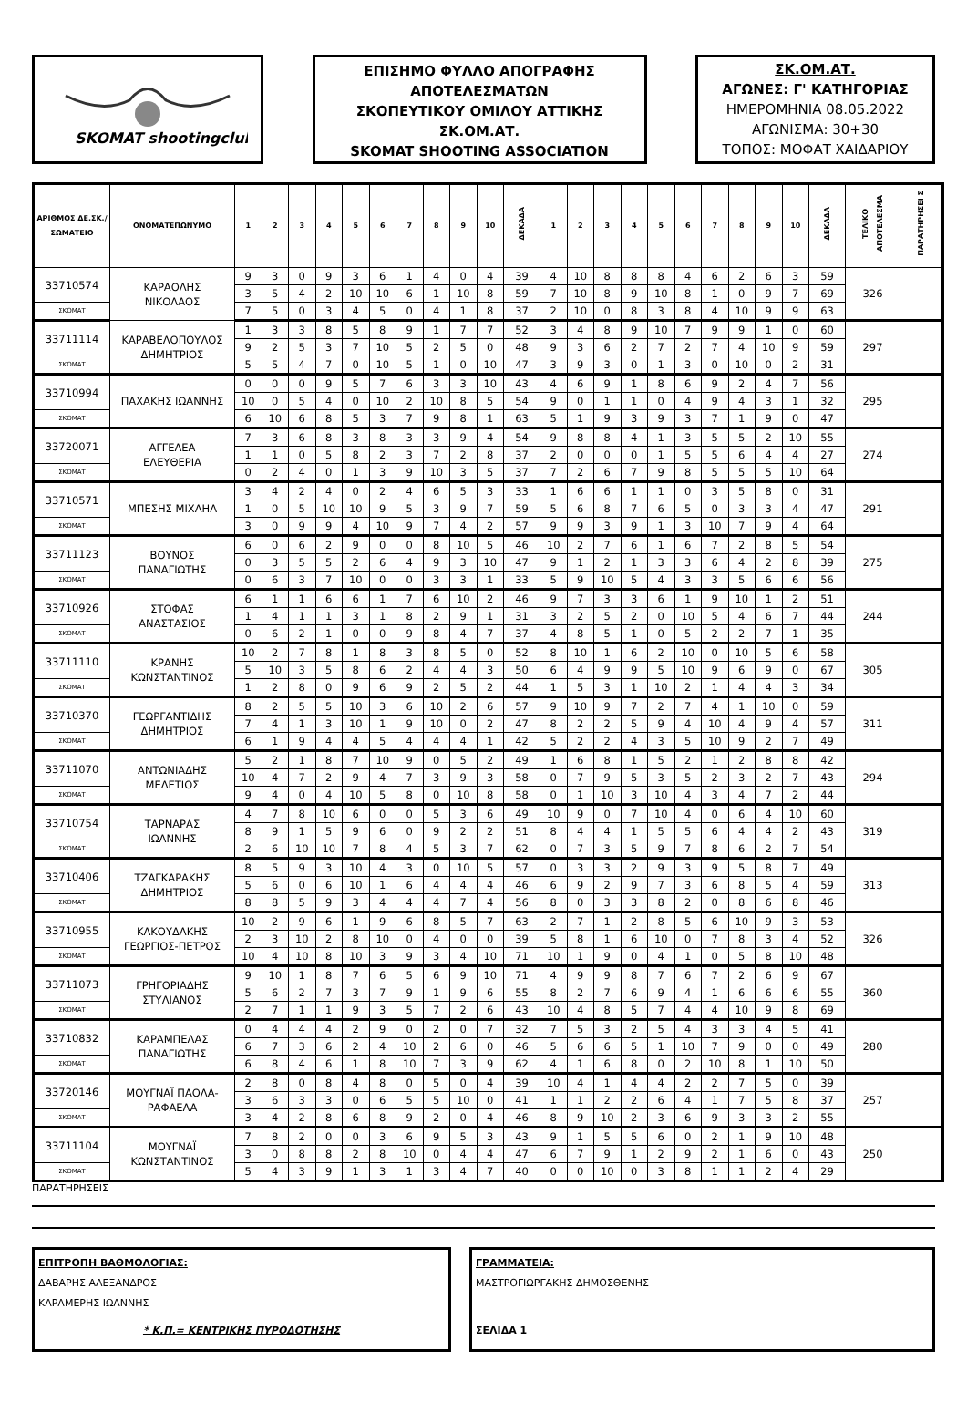SKOMAT shootingclub
ΕΠΙΣΗΜΟ ΦΥΛΛΟ ΑΠΟΓΡΑΦΗΣ
ΑΠΟΤΕΛΕΣΜΑΤΩΝ
ΣΚΟΠΕΥΤΙΚΟΥ ΟΜΙΛΟΥ ΑΤΤΙΚΗΣ
ΣΚ.ΟΜ.ΑΤ.
SKOMAT SHOOTING ASSOCIATION
ΣΚ.ΟΜ.ΑΤ.
ΑΓΩΝΕΣ: Γ' ΚΑΤΗΓΟΡΙΑΣ
ΗΜΕΡΟΜΗΝΙΑ 08.05.2022
ΑΓΩΝΙΣΜΑ: 30+30
ΤΟΠΟΣ: ΜΟΦΑΤ ΧΑΙΔΑΡΙΟΥ
| ΑΡΙΘΜΟΣ ΔΕ.ΣΚ./ ΣΩΜΑΤΕΙΟ | ΟΝΟΜΑΤΕΠΩΝΥΜΟ | 1 | 2 | 3 | 4 | 5 | 6 | 7 | 8 | 9 | 10 | ΔΕΚΑΔΑ | 1 | 2 | 3 | 4 | 5 | 6 | 7 | 8 | 9 | 10 | ΔΕΚΑΔΑ | ΤΕΛΙΚΟ ΑΠΟΤΕΛΕΣΜΑ | ΠΑΡΑΤΗΡΗΣΕΙ Σ |
| --- | --- | --- | --- | --- | --- | --- | --- | --- | --- | --- | --- | --- | --- | --- | --- | --- | --- | --- | --- | --- | --- | --- | --- | --- | --- |
| 33710574 | ΚΑΡΑΟΛΗΣ ΝΙΚΟΛΑΟΣ | 9 | 3 | 0 | 9 | 3 | 6 | 1 | 4 | 0 | 4 | 39 | 4 | 10 | 8 | 8 | 8 | 4 | 6 | 2 | 6 | 3 | 59 | 326 | |
| | | 3 | 5 | 4 | 2 | 10 | 10 | 6 | 1 | 10 | 8 | 59 | 7 | 10 | 8 | 9 | 10 | 8 | 1 | 0 | 9 | 7 | 69 | | |
| ΣΚΟΜΑΤ | | 7 | 5 | 0 | 3 | 4 | 5 | 0 | 4 | 1 | 8 | 37 | 2 | 10 | 0 | 8 | 3 | 8 | 4 | 10 | 9 | 9 | 63 | | |
| 33711114 | ΚΑΡΑΒΕΛΟΠΟΥΛΟΣ ΔΗΜΗΤΡΙΟΣ | 1 | 3 | 3 | 8 | 5 | 8 | 9 | 1 | 7 | 7 | 52 | 3 | 4 | 8 | 9 | 10 | 7 | 9 | 9 | 1 | 0 | 60 | 297 | |
| | | 9 | 2 | 5 | 3 | 7 | 10 | 5 | 2 | 5 | 0 | 48 | 9 | 3 | 6 | 2 | 7 | 2 | 7 | 4 | 10 | 9 | 59 | | |
| ΣΚΟΜΑΤ | | 5 | 5 | 4 | 7 | 0 | 10 | 5 | 1 | 0 | 10 | 47 | 3 | 9 | 3 | 0 | 1 | 3 | 0 | 10 | 0 | 2 | 31 | | |
| 33710994 | ΠΑΧΑΚΗΣ ΙΩΑΝΝΗΣ | 0 | 0 | 0 | 9 | 5 | 7 | 6 | 3 | 3 | 10 | 43 | 4 | 6 | 9 | 1 | 8 | 6 | 9 | 2 | 4 | 7 | 56 | 295 | |
| | | 10 | 0 | 5 | 4 | 0 | 10 | 2 | 10 | 8 | 5 | 54 | 9 | 0 | 1 | 1 | 0 | 4 | 9 | 4 | 3 | 1 | 32 | | |
| ΣΚΟΜΑΤ | | 6 | 10 | 6 | 8 | 5 | 3 | 7 | 9 | 8 | 1 | 63 | 5 | 1 | 9 | 3 | 9 | 3 | 7 | 1 | 9 | 0 | 47 | | |
| 33720071 | ΑΓΓΕΛΕΑ ΕΛΕΥΘΕΡΙΑ | 7 | 3 | 6 | 8 | 3 | 8 | 3 | 3 | 9 | 4 | 54 | 9 | 8 | 8 | 4 | 1 | 3 | 5 | 5 | 2 | 10 | 55 | 274 | |
| | | 1 | 1 | 0 | 5 | 8 | 2 | 3 | 7 | 2 | 8 | 37 | 2 | 0 | 0 | 0 | 1 | 5 | 5 | 6 | 4 | 4 | 27 | | |
| ΣΚΟΜΑΤ | | 0 | 2 | 4 | 0 | 1 | 3 | 9 | 10 | 3 | 5 | 37 | 7 | 2 | 6 | 7 | 9 | 8 | 5 | 5 | 5 | 10 | 64 | | |
| 33710571 | ΜΠΕΣΗΣ ΜΙΧΑΗΛ | 3 | 4 | 2 | 4 | 0 | 2 | 4 | 6 | 5 | 3 | 33 | 1 | 6 | 6 | 1 | 1 | 0 | 3 | 5 | 8 | 0 | 31 | 291 | |
| | | 1 | 0 | 5 | 10 | 10 | 9 | 5 | 3 | 9 | 7 | 59 | 5 | 6 | 8 | 7 | 6 | 5 | 0 | 3 | 3 | 4 | 47 | | |
| ΣΚΟΜΑΤ | | 3 | 0 | 9 | 9 | 4 | 10 | 9 | 7 | 4 | 2 | 57 | 9 | 9 | 3 | 9 | 1 | 3 | 10 | 7 | 9 | 4 | 64 | | |
| 33711123 | ΒΟΥΝΟΣ ΠΑΝΑΓΙΩΤΗΣ | 6 | 0 | 6 | 2 | 9 | 0 | 0 | 8 | 10 | 5 | 46 | 10 | 2 | 7 | 6 | 1 | 6 | 7 | 2 | 8 | 5 | 54 | 275 | |
| | | 0 | 3 | 5 | 5 | 2 | 6 | 4 | 9 | 3 | 10 | 47 | 9 | 1 | 2 | 1 | 3 | 3 | 6 | 4 | 2 | 8 | 39 | | |
| ΣΚΟΜΑΤ | | 0 | 6 | 3 | 7 | 10 | 0 | 0 | 3 | 3 | 1 | 33 | 5 | 9 | 10 | 5 | 4 | 3 | 3 | 5 | 6 | 6 | 56 | | |
| 33710926 | ΣΤΟΦΑΣ ΑΝΑΣΤΑΣΙΟΣ | 6 | 1 | 1 | 6 | 6 | 1 | 7 | 6 | 10 | 2 | 46 | 9 | 7 | 3 | 3 | 6 | 1 | 9 | 10 | 1 | 2 | 51 | 244 | |
| | | 1 | 4 | 1 | 1 | 3 | 1 | 8 | 2 | 9 | 1 | 31 | 3 | 2 | 5 | 2 | 0 | 10 | 5 | 4 | 6 | 7 | 44 | | |
| ΣΚΟΜΑΤ | | 0 | 6 | 2 | 1 | 0 | 0 | 9 | 8 | 4 | 7 | 37 | 4 | 8 | 5 | 1 | 0 | 5 | 2 | 2 | 7 | 1 | 35 | | |
| 33711110 | ΚΡΑΝΗΣ ΚΩΝΣΤΑΝΤΙΝΟΣ | 10 | 2 | 7 | 8 | 1 | 8 | 3 | 8 | 5 | 0 | 52 | 8 | 10 | 1 | 6 | 2 | 10 | 0 | 10 | 5 | 6 | 58 | 305 | |
| | | 5 | 10 | 3 | 5 | 8 | 6 | 2 | 4 | 4 | 3 | 50 | 6 | 4 | 9 | 9 | 5 | 10 | 9 | 6 | 9 | 0 | 67 | | |
| ΣΚΟΜΑΤ | | 1 | 2 | 8 | 0 | 9 | 6 | 9 | 2 | 5 | 2 | 44 | 1 | 5 | 3 | 1 | 10 | 2 | 1 | 4 | 4 | 3 | 34 | | |
| 33710370 | ΓΕΩΡΓΑΝΤΙΔΗΣ ΔΗΜΗΤΡΙΟΣ | 8 | 2 | 5 | 5 | 10 | 3 | 6 | 10 | 2 | 6 | 57 | 9 | 10 | 9 | 7 | 2 | 7 | 4 | 1 | 10 | 0 | 59 | 311 | |
| | | 7 | 4 | 1 | 3 | 10 | 1 | 9 | 10 | 0 | 2 | 47 | 8 | 2 | 2 | 5 | 9 | 4 | 10 | 4 | 9 | 4 | 57 | | |
| ΣΚΟΜΑΤ | | 6 | 1 | 9 | 4 | 4 | 5 | 4 | 4 | 4 | 1 | 42 | 5 | 2 | 2 | 4 | 3 | 5 | 10 | 9 | 2 | 7 | 49 | | |
| 33711070 | ΑΝΤΩΝΙΑΔΗΣ ΜΕΛΕΤΙΟΣ | 5 | 2 | 1 | 8 | 7 | 10 | 9 | 0 | 5 | 2 | 49 | 1 | 6 | 8 | 1 | 5 | 2 | 1 | 2 | 8 | 8 | 42 | 294 | |
| | | 10 | 4 | 7 | 2 | 9 | 4 | 7 | 3 | 9 | 3 | 58 | 0 | 7 | 9 | 5 | 3 | 5 | 2 | 3 | 2 | 7 | 43 | | |
| ΣΚΟΜΑΤ | | 9 | 4 | 0 | 4 | 10 | 5 | 8 | 0 | 10 | 8 | 58 | 0 | 1 | 10 | 3 | 10 | 4 | 3 | 4 | 7 | 2 | 44 | | |
| 33710754 | ΤΑΡΝΑΡΑΣ ΙΩΑΝΝΗΣ | 4 | 7 | 8 | 10 | 6 | 0 | 0 | 5 | 3 | 6 | 49 | 10 | 9 | 0 | 7 | 10 | 4 | 0 | 6 | 4 | 10 | 60 | 319 | |
| | | 8 | 9 | 1 | 5 | 9 | 6 | 0 | 9 | 2 | 2 | 51 | 8 | 4 | 4 | 1 | 5 | 5 | 6 | 4 | 4 | 2 | 43 | | |
| ΣΚΟΜΑΤ | | 2 | 6 | 10 | 10 | 7 | 8 | 4 | 5 | 3 | 7 | 62 | 0 | 7 | 3 | 5 | 9 | 7 | 8 | 6 | 2 | 7 | 54 | | |
| 33710406 | ΤΖΑΓΚΑΡΑΚΗΣ ΔΗΜΗΤΡΙΟΣ | 8 | 5 | 9 | 3 | 10 | 4 | 3 | 0 | 10 | 5 | 57 | 0 | 3 | 3 | 2 | 9 | 3 | 9 | 5 | 8 | 7 | 49 | 313 | |
| | | 5 | 6 | 0 | 6 | 10 | 1 | 6 | 4 | 4 | 4 | 46 | 6 | 9 | 2 | 9 | 7 | 3 | 6 | 8 | 5 | 4 | 59 | | |
| ΣΚΟΜΑΤ | | 8 | 8 | 5 | 9 | 3 | 4 | 4 | 4 | 7 | 4 | 56 | 8 | 0 | 3 | 3 | 8 | 2 | 0 | 8 | 6 | 8 | 46 | | |
| 33710955 | ΚΑΚΟΥΔΑΚΗΣ ΓΕΩΡΓΙΟΣ-ΠΕΤΡΟΣ | 10 | 2 | 9 | 6 | 1 | 9 | 6 | 8 | 5 | 7 | 63 | 2 | 7 | 1 | 2 | 8 | 5 | 6 | 10 | 9 | 3 | 53 | 326 | |
| | | 2 | 3 | 10 | 2 | 8 | 10 | 0 | 4 | 0 | 0 | 39 | 5 | 8 | 1 | 6 | 10 | 0 | 7 | 8 | 3 | 4 | 52 | | |
| ΣΚΟΜΑΤ | | 10 | 4 | 10 | 8 | 10 | 3 | 9 | 3 | 4 | 10 | 71 | 10 | 1 | 9 | 0 | 4 | 1 | 0 | 5 | 8 | 10 | 48 | | |
| 33711073 | ΓΡΗΓΟΡΙΑΔΗΣ ΣΤΥΛΙΑΝΟΣ | 9 | 10 | 1 | 8 | 7 | 6 | 5 | 6 | 9 | 10 | 71 | 4 | 9 | 9 | 8 | 7 | 6 | 7 | 2 | 6 | 9 | 67 | 360 | |
| | | 5 | 6 | 2 | 7 | 3 | 7 | 9 | 1 | 9 | 6 | 55 | 8 | 2 | 7 | 6 | 9 | 4 | 1 | 6 | 6 | 6 | 55 | | |
| ΣΚΟΜΑΤ | | 2 | 7 | 1 | 1 | 9 | 3 | 5 | 7 | 2 | 6 | 43 | 10 | 4 | 8 | 5 | 7 | 4 | 4 | 10 | 9 | 8 | 69 | | |
| 33710832 | ΚΑΡΑΜΠΕΛΑΣ ΠΑΝΑΓΙΩΤΗΣ | 0 | 4 | 4 | 4 | 2 | 9 | 0 | 2 | 0 | 7 | 32 | 7 | 5 | 3 | 2 | 5 | 4 | 3 | 3 | 4 | 5 | 41 | 280 | |
| | | 6 | 7 | 3 | 6 | 2 | 4 | 10 | 2 | 6 | 0 | 46 | 5 | 6 | 6 | 5 | 1 | 10 | 7 | 9 | 0 | 0 | 49 | | |
| ΣΚΟΜΑΤ | | 6 | 8 | 4 | 6 | 1 | 8 | 10 | 7 | 3 | 9 | 62 | 4 | 1 | 6 | 8 | 0 | 2 | 10 | 8 | 1 | 10 | 50 | | |
| 33720146 | ΜΟΥΓΝΑΪ ΠΑΟΛΑ- ΡΑΦΑΕΛΑ | 2 | 8 | 0 | 8 | 4 | 8 | 0 | 5 | 0 | 4 | 39 | 10 | 4 | 1 | 4 | 4 | 2 | 2 | 7 | 5 | 0 | 39 | 257 | |
| | | 3 | 6 | 3 | 3 | 0 | 6 | 5 | 5 | 10 | 0 | 41 | 1 | 1 | 2 | 2 | 6 | 4 | 1 | 7 | 5 | 8 | 37 | | |
| ΣΚΟΜΑΤ | | 3 | 4 | 2 | 8 | 6 | 8 | 9 | 2 | 0 | 4 | 46 | 8 | 9 | 10 | 2 | 3 | 6 | 9 | 3 | 3 | 2 | 55 | | |
| 33711104 | ΜΟΥΓΝΑΪ ΚΩΝΣΤΑΝΤΙΝΟΣ | 7 | 8 | 2 | 0 | 0 | 3 | 6 | 9 | 5 | 3 | 43 | 9 | 1 | 5 | 5 | 6 | 0 | 2 | 1 | 9 | 10 | 48 | 250 | |
| | | 3 | 0 | 8 | 8 | 2 | 8 | 10 | 0 | 4 | 4 | 47 | 6 | 7 | 9 | 1 | 2 | 9 | 2 | 1 | 6 | 0 | 43 | | |
| ΣΚΟΜΑΤ | | 5 | 4 | 3 | 9 | 1 | 3 | 1 | 3 | 4 | 7 | 40 | 0 | 0 | 10 | 0 | 3 | 8 | 1 | 1 | 2 | 4 | 29 | | |
ΠΑΡΑΤΗΡΗΣΕΙΣ
ΕΠΙΤΡΟΠΗ ΒΑΘΜΟΛΟΓΙΑΣ:
ΔΑΒΑΡΗΣ ΑΛΕΞΑΝΔΡΟΣ
ΚΑΡΑΜΕΡΗΣ ΙΩΑΝΝΗΣ
* Κ.Π.= ΚΕΝΤΡΙΚΗΣ ΠΥΡΟΔΟΤΗΣΗΣ
ΓΡΑΜΜΑΤΕΙΑ:
ΜΑΣΤΡΟΓΙΩΡΓΑΚΗΣ ΔΗΜΟΣΘΕΝΗΣ
ΣΕΛΙΔΑ 1